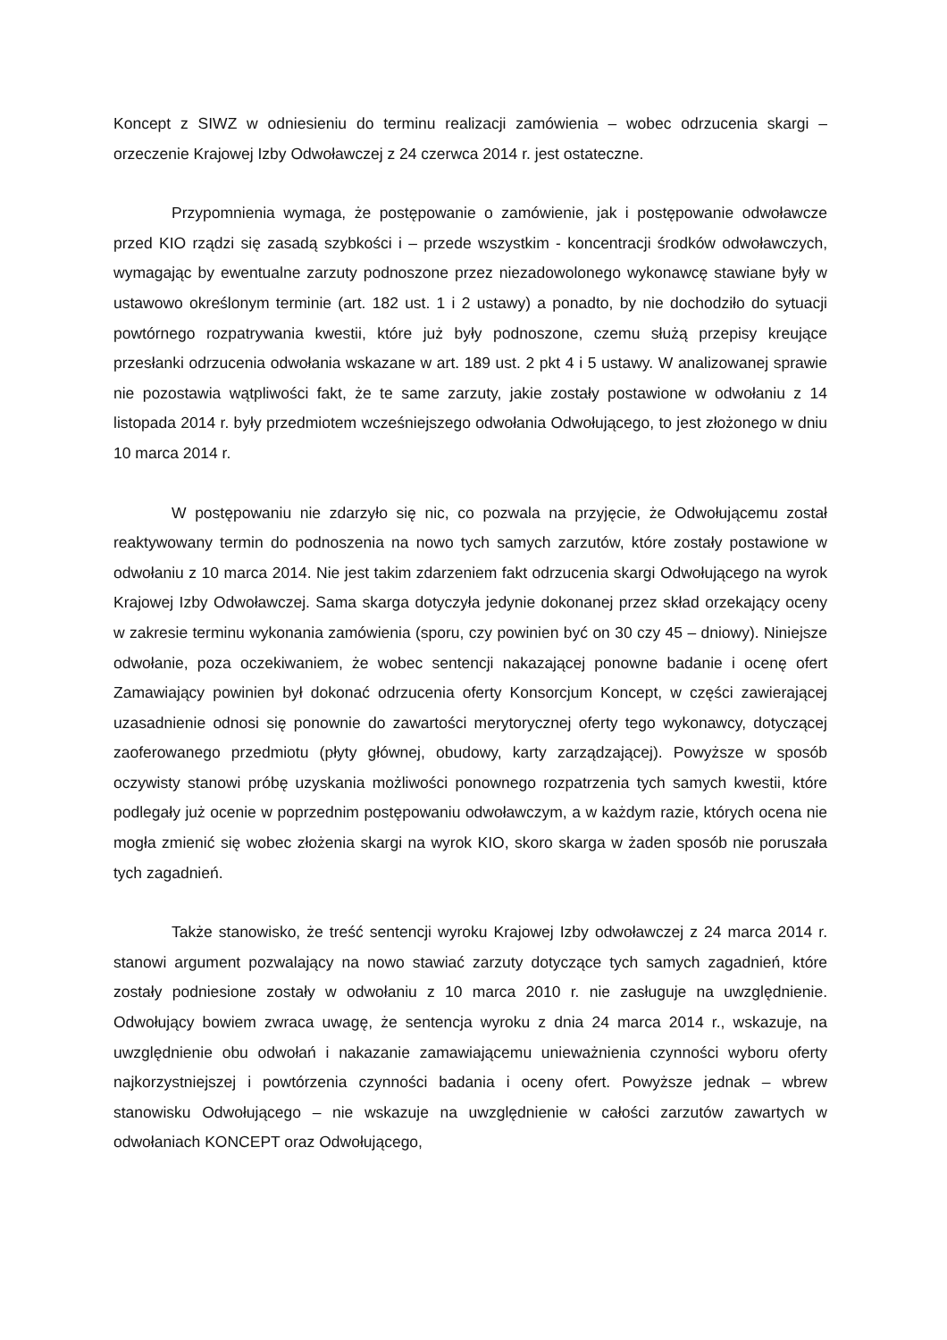Koncept z SIWZ w odniesieniu do terminu realizacji zamówienia – wobec odrzucenia skargi – orzeczenie Krajowej Izby Odwoławczej z 24 czerwca 2014 r. jest ostateczne.
Przypomnienia wymaga, że postępowanie o zamówienie, jak i postępowanie odwoławcze przed KIO rządzi się zasadą szybkości i – przede wszystkim - koncentracji środków odwoławczych, wymagając by ewentualne zarzuty podnoszone przez niezadowolonego wykonawcę stawiane były w ustawowo określonym terminie (art. 182 ust. 1 i 2 ustawy) a ponadto, by nie dochodziło do sytuacji powtórnego rozpatrywania kwestii, które już były podnoszone, czemu służą przepisy kreujące przesłanki odrzucenia odwołania wskazane w art. 189 ust. 2 pkt 4 i 5 ustawy. W analizowanej sprawie nie pozostawia wątpliwości fakt, że te same zarzuty, jakie zostały postawione w odwołaniu z 14 listopada 2014 r. były przedmiotem wcześniejszego odwołania Odwołującego, to jest złożonego w dniu 10 marca 2014 r.
W postępowaniu nie zdarzyło się nic, co pozwala na przyjęcie, że Odwołującemu został reaktywowany termin do podnoszenia na nowo tych samych zarzutów, które zostały postawione w odwołaniu z 10 marca 2014. Nie jest takim zdarzeniem fakt odrzucenia skargi Odwołującego na wyrok Krajowej Izby Odwoławczej. Sama skarga dotyczyła jedynie dokonanej przez skład orzekający oceny w zakresie terminu wykonania zamówienia (sporu, czy powinien być on 30 czy 45 – dniowy). Niniejsze odwołanie, poza oczekiwaniem, że wobec sentencji nakazającej ponowne badanie i ocenę ofert Zamawiający powinien był dokonać odrzucenia oferty Konsorcjum Koncept, w części zawierającej uzasadnienie odnosi się ponownie do zawartości merytorycznej oferty tego wykonawcy, dotyczącej zaoferowanego przedmiotu (płyty głównej, obudowy, karty zarządzającej). Powyższe w sposób oczywisty stanowi próbę uzyskania możliwości ponownego rozpatrzenia tych samych kwestii, które podlegały już ocenie w poprzednim postępowaniu odwoławczym, a w każdym razie, których ocena nie mogła zmienić się wobec złożenia skargi na wyrok KIO, skoro skarga w żaden sposób nie poruszała tych zagadnień.
Także stanowisko, że treść sentencji wyroku Krajowej Izby odwoławczej z 24 marca 2014 r. stanowi argument pozwalający na nowo stawiać zarzuty dotyczące tych samych zagadnień, które zostały podniesione zostały w odwołaniu z 10 marca 2010 r. nie zasługuje na uwzględnienie. Odwołujący bowiem zwraca uwagę, że sentencja wyroku z dnia 24 marca 2014 r., wskazuje, na uwzględnienie obu odwołań i nakazanie zamawiającemu unieważnienia czynności wyboru oferty najkorzystniejszej i powtórzenia czynności badania i oceny ofert. Powyższe jednak – wbrew stanowisku Odwołującego – nie wskazuje na uwzględnienie w całości zarzutów zawartych w odwołaniach KONCEPT oraz Odwołującego,